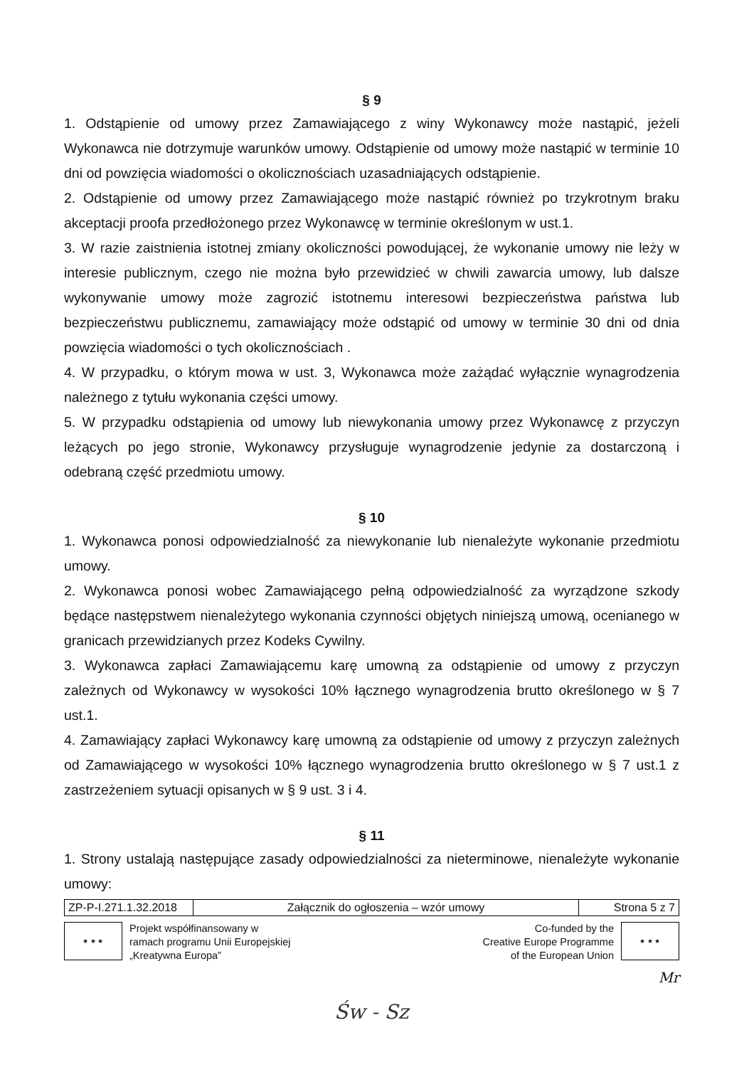§ 9
1. Odstąpienie od umowy przez Zamawiającego z winy Wykonawcy może nastąpić, jeżeli Wykonawca nie dotrzymuje warunków umowy. Odstąpienie od umowy może nastąpić w terminie 10 dni od powzięcia wiadomości o okolicznościach uzasadniających odstąpienie.
2. Odstąpienie od umowy przez Zamawiającego może nastąpić również po trzykrotnym braku akceptacji proofa przedłożonego przez Wykonawcę w terminie określonym w ust.1.
3. W razie zaistnienia istotnej zmiany okoliczności powodującej, że wykonanie umowy nie leży w interesie publicznym, czego nie można było przewidzieć w chwili zawarcia umowy, lub dalsze wykonywanie umowy może zagrozić istotnemu interesowi bezpieczeństwa państwa lub bezpieczeństwu publicznemu, zamawiający może odstąpić od umowy w terminie 30 dni od dnia powzięcia wiadomości o tych okolicznościach .
4. W przypadku, o którym mowa w ust. 3, Wykonawca może zażądać wyłącznie wynagrodzenia należnego z tytułu wykonania części umowy.
5. W przypadku odstąpienia od umowy lub niewykonania umowy przez Wykonawcę z przyczyn leżących po jego stronie, Wykonawcy przysługuje wynagrodzenie jedynie za dostarczoną i odebraną część przedmiotu umowy.
§ 10
1. Wykonawca ponosi odpowiedzialność za niewykonanie lub nienależyte wykonanie przedmiotu umowy.
2. Wykonawca ponosi wobec Zamawiającego pełną odpowiedzialność za wyrządzone szkody będące następstwem nienależytego wykonania czynności objętych niniejszą umową, ocenianego w granicach przewidzianych przez Kodeks Cywilny.
3. Wykonawca zapłaci Zamawiającemu karę umowną za odstąpienie od umowy z przyczyn zależnych od Wykonawcy w wysokości 10% łącznego wynagrodzenia brutto określonego w § 7 ust.1.
4. Zamawiający zapłaci Wykonawcy karę umowną za odstąpienie od umowy z przyczyn zależnych od Zamawiającego w wysokości 10% łącznego wynagrodzenia brutto określonego w § 7 ust.1 z zastrzeżeniem sytuacji opisanych w § 9 ust. 3 i 4.
§ 11
1. Strony ustalają następujące zasady odpowiedzialności za nieterminowe, nienależyte wykonanie umowy:
| ZP-P-I.271.1.32.2018 | Załącznik do ogłoszenia – wzór umowy | Strona 5 z 7 |
★ ★ ★
Projekt współfinansowany w
ramach programu Unii Europejskiej
„Kreatywna Europa”
Co-funded by the
Creative Europe Programme
of the European Union
★ ★ ★
Mr
Św - Sz